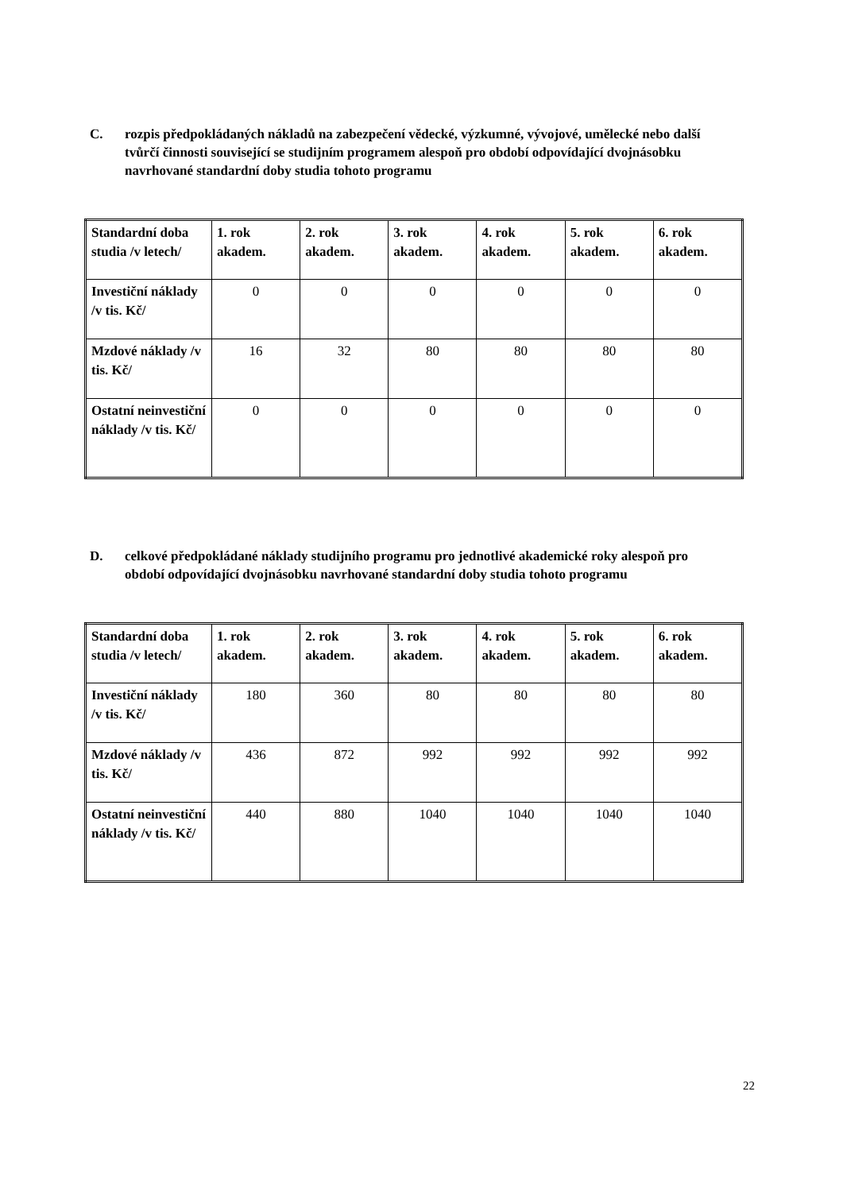C. rozpis předpokládaných nákladů na zabezpečení vědecké, výzkumné, vývojové, umělecké nebo další tvůrčí činnosti související se studijním programem alespoň pro období odpovídající dvojnásobku navrhované standardní doby studia tohoto programu
| Standardní doba studia /v letech/ | 1. rok akadem. | 2. rok akadem. | 3. rok akadem. | 4. rok akadem. | 5. rok akadem. | 6. rok akadem. |
| --- | --- | --- | --- | --- | --- | --- |
| Investiční náklady /v tis. Kč/ | 0 | 0 | 0 | 0 | 0 | 0 |
| Mzdové náklady /v tis. Kč/ | 16 | 32 | 80 | 80 | 80 | 80 |
| Ostatní neinvestiční náklady /v tis. Kč/ | 0 | 0 | 0 | 0 | 0 | 0 |
D. celkové předpokládané náklady studijního programu pro jednotlivé akademické roky alespoň pro období odpovídající dvojnásobku navrhované standardní doby studia tohoto programu
| Standardní doba studia /v letech/ | 1. rok akadem. | 2. rok akadem. | 3. rok akadem. | 4. rok akadem. | 5. rok akadem. | 6. rok akadem. |
| --- | --- | --- | --- | --- | --- | --- |
| Investiční náklady /v tis. Kč/ | 180 | 360 | 80 | 80 | 80 | 80 |
| Mzdové náklady /v tis. Kč/ | 436 | 872 | 992 | 992 | 992 | 992 |
| Ostatní neinvestiční náklady /v tis. Kč/ | 440 | 880 | 1040 | 1040 | 1040 | 1040 |
22